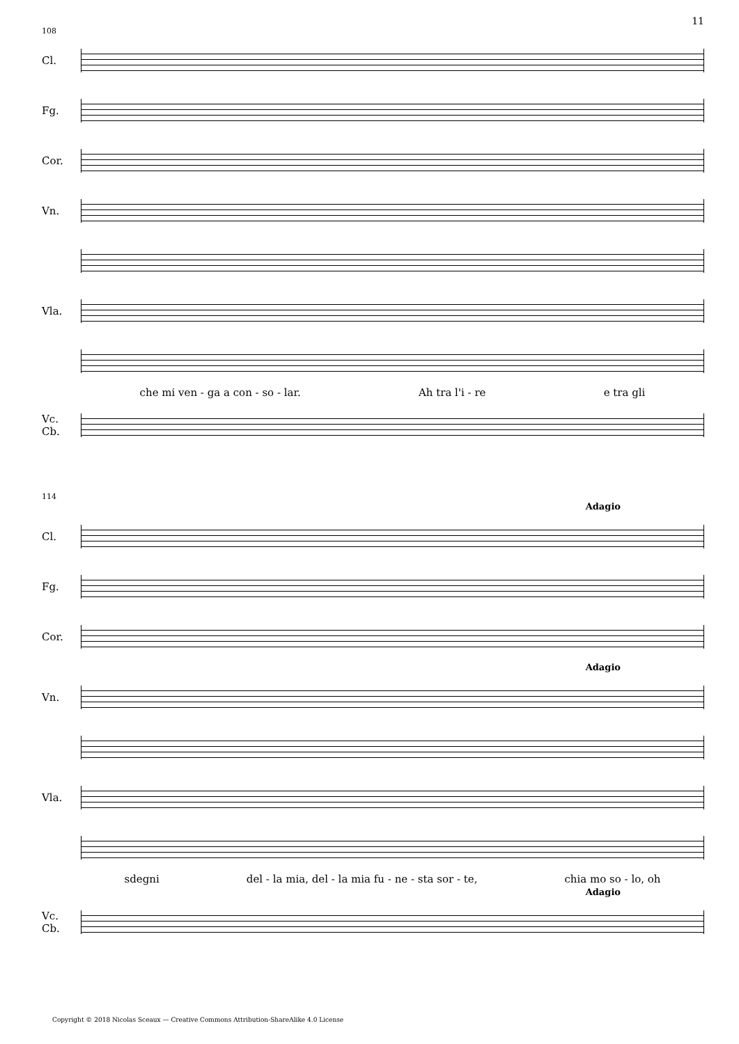11
108
Cl.
Fg.
Cor.
Vn.
Vla.
che mi ven - ga a con - so - lar. Ah tra l'i - re e tra gli
Vc.
Cb.
114
Adagio
Cl.
Fg.
Cor.
Adagio
Vn.
Vla.
sdegni del - la mia, del - la mia fu - ne - sta sor - te, chia mo so - lo, oh
Adagio
Vc.
Cb.
Copyright © 2018 Nicolas Sceaux — Creative Commons Attribution-ShareAlike 4.0 License